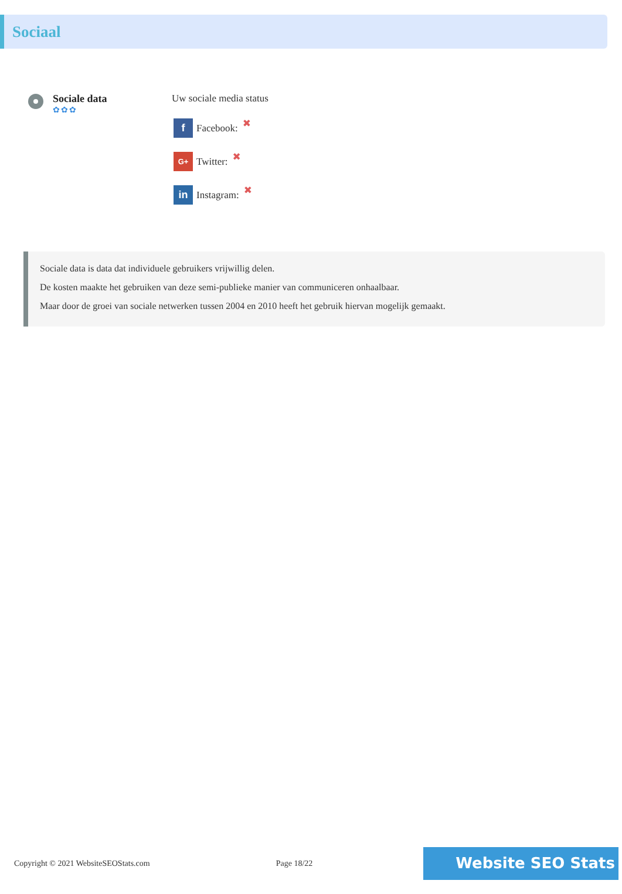Sociaal
Sociale data
✿✿✿
Uw sociale media status
f Facebook: ✖
G+ Twitter: ✖
in Instagram: ✖
Sociale data is data dat individuele gebruikers vrijwillig delen.
De kosten maakte het gebruiken van deze semi-publieke manier van communiceren onhaalbaar.
Maar door de groei van sociale netwerken tussen 2004 en 2010 heeft het gebruik hiervan mogelijk gemaakt.
Copyright © 2021 WebsiteSEOStats.com Page 18/22 Website SEO Stats